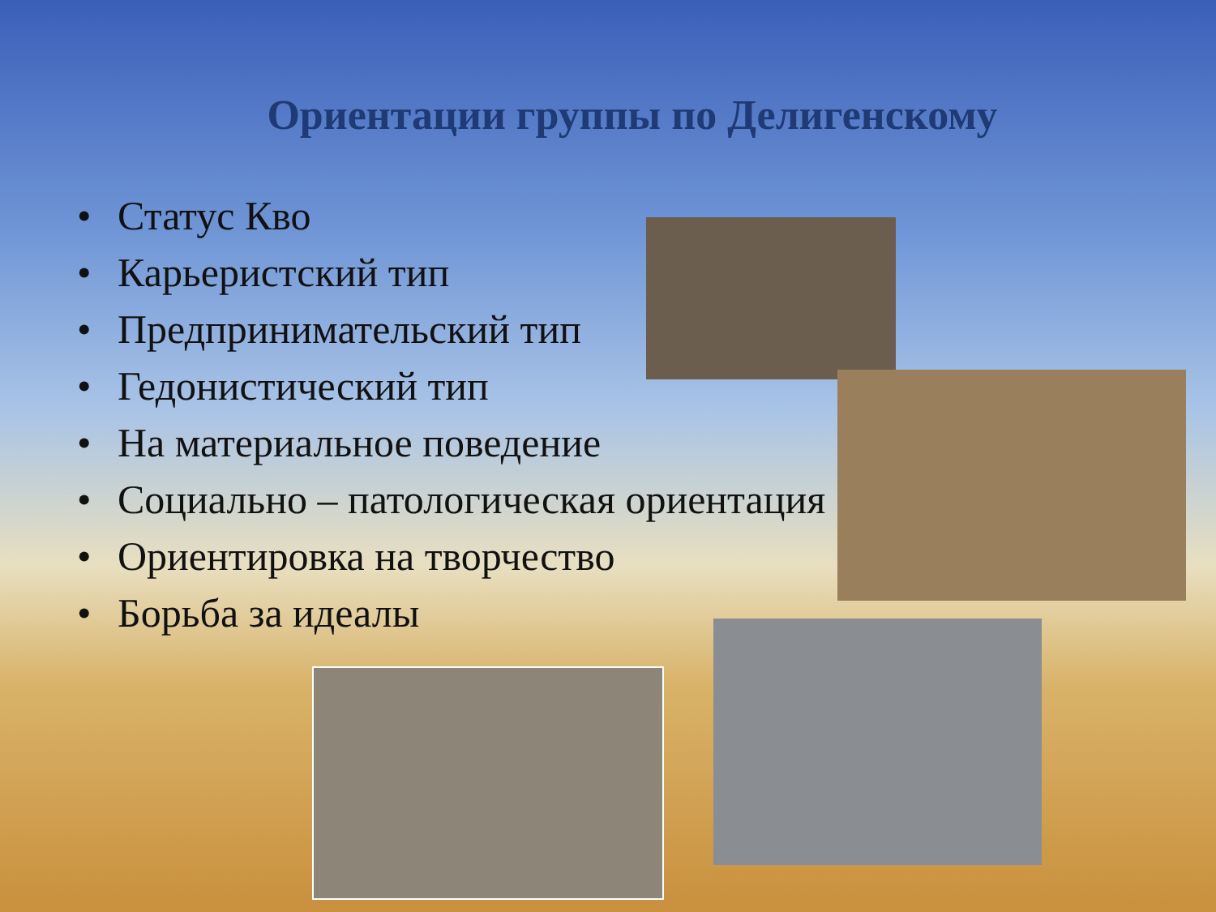Ориентации группы по Делигенскому
• Статус Кво
• Карьеристский тип
• Предпринимательский тип
• Гедонистический тип
• На материальное поведение
• Социально – патологическая ориентация
• Ориентировка на творчество
• Борьба за идеалы